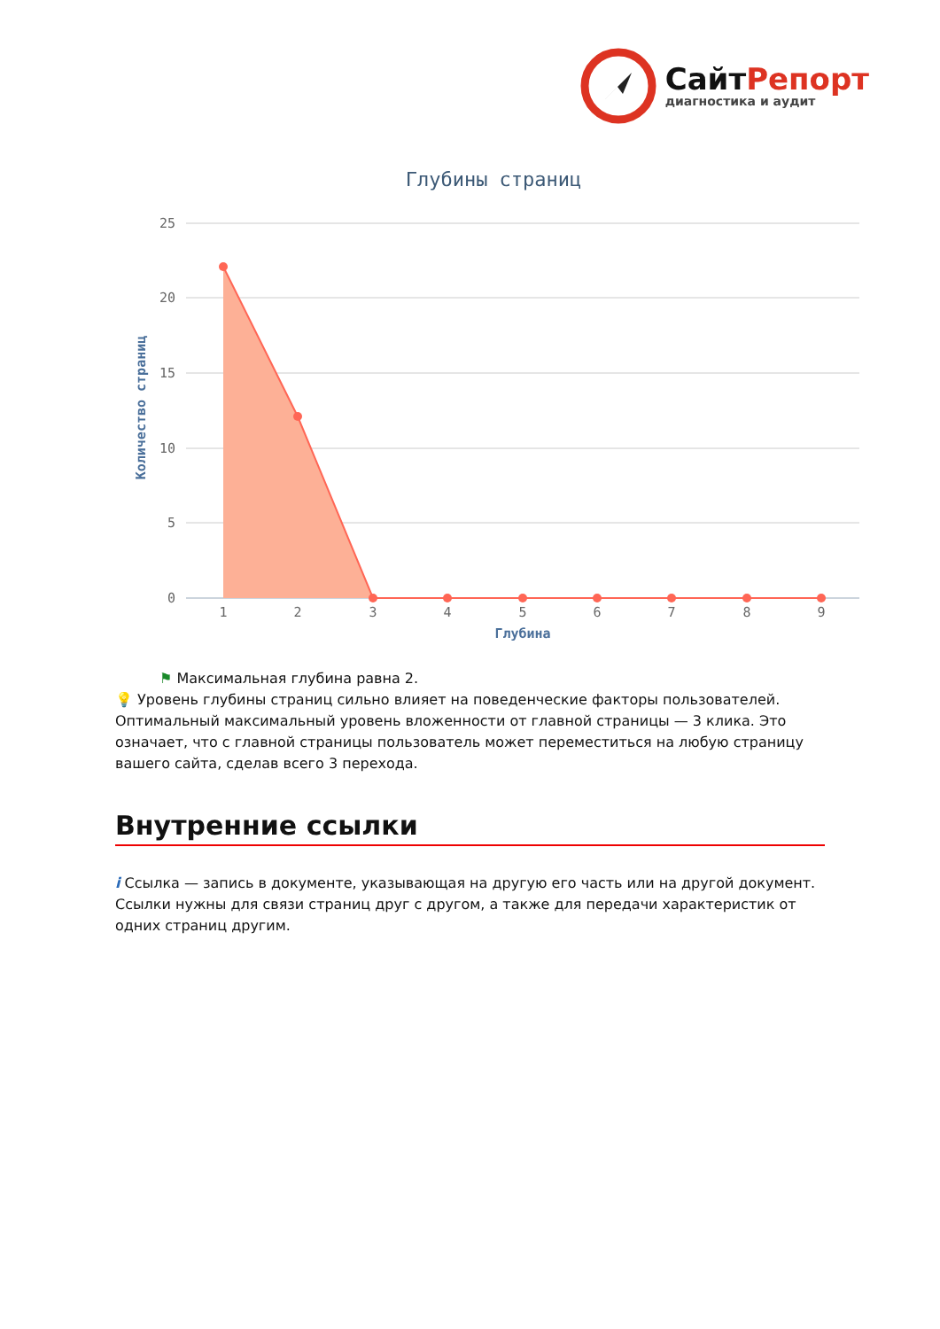СайтРепорт
диагностика и аудит
Глубины страниц
25
20
15
10
5
0
Количество страниц
1
2
3
4
5
6
7
8
9
Глубина
⚑ Максимальная глубина равна 2.
💡 Уровень глубины страниц сильно влияет на поведенческие факторы пользователей. Оптимальный максимальный уровень вложенности от главной страницы — 3 клика. Это означает, что с главной страницы пользователь может переместиться на любую страницу вашего сайта, сделав всего 3 перехода.
Внутренние ссылки
i Ссылка — запись в документе, указывающая на другую его часть или на другой документ. Ссылки нужны для связи страниц друг с другом, а также для передачи характеристик от одних страниц другим.